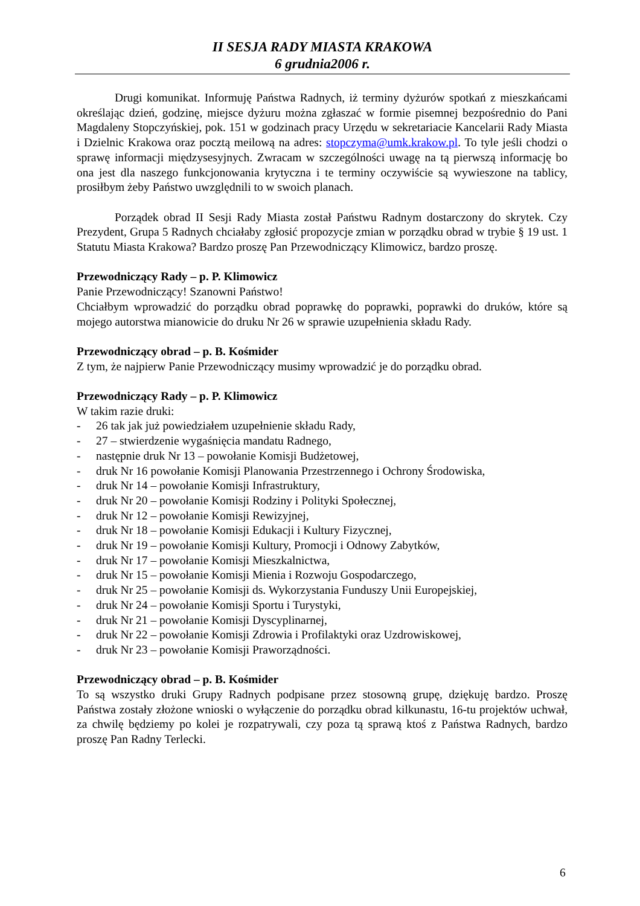II SESJA RADY MIASTA KRAKOWA
6 grudnia2006 r.
Drugi komunikat. Informuję Państwa Radnych, iż terminy dyżurów spotkań z mieszkańcami określając dzień, godzinę, miejsce dyżuru można zgłaszać w formie pisemnej bezpośrednio do Pani Magdaleny Stopczyńskiej, pok. 151 w godzinach pracy Urzędu w sekretariacie Kancelarii Rady Miasta i Dzielnic Krakowa oraz pocztą meilową na adres: stopczyma@umk.krakow.pl. To tyle jeśli chodzi o sprawę informacji międzysesyjnych. Zwracam w szczególności uwagę na tą pierwszą informację bo ona jest dla naszego funkcjonowania krytyczna i te terminy oczywiście są wywieszone na tablicy, prosiłbym żeby Państwo uwzględnili to w swoich planach.
Porządek obrad II Sesji Rady Miasta został Państwu Radnym dostarczony do skrytek. Czy Prezydent, Grupa 5 Radnych chciałaby zgłosić propozycje zmian w porządku obrad w trybie § 19 ust. 1 Statutu Miasta Krakowa? Bardzo proszę Pan Przewodniczący Klimowicz, bardzo proszę.
Przewodniczący Rady – p. P. Klimowicz
Panie Przewodniczący! Szanowni Państwo!
Chciałbym wprowadzić do porządku obrad poprawkę do poprawki, poprawki do druków, które są mojego autorstwa mianowicie do druku Nr 26 w sprawie uzupełnienia składu Rady.
Przewodniczący obrad – p. B. Kośmider
Z tym, że najpierw Panie Przewodniczący musimy wprowadzić je do porządku obrad.
Przewodniczący Rady – p. P. Klimowicz
W takim razie druki:
- 26 tak jak już powiedziałem uzupełnienie składu Rady,
- 27 – stwierdzenie wygaśnięcia mandatu Radnego,
- następnie druk Nr 13 – powołanie Komisji Budżetowej,
- druk Nr 16 powołanie Komisji Planowania Przestrzennego i Ochrony Środowiska,
- druk Nr 14 – powołanie Komisji Infrastruktury,
- druk Nr 20 – powołanie Komisji Rodziny i Polityki Społecznej,
- druk Nr 12 – powołanie Komisji Rewizyjnej,
- druk Nr 18 – powołanie Komisji Edukacji i Kultury Fizycznej,
- druk Nr 19 – powołanie Komisji Kultury, Promocji i Odnowy Zabytków,
- druk Nr 17 – powołanie Komisji Mieszkalnictwa,
- druk Nr 15 – powołanie Komisji Mienia i Rozwoju Gospodarczego,
- druk Nr 25 – powołanie Komisji ds. Wykorzystania Funduszy Unii Europejskiej,
- druk Nr 24 – powołanie Komisji Sportu i Turystyki,
- druk Nr 21 – powołanie Komisji Dyscyplinarnej,
- druk Nr 22 – powołanie Komisji Zdrowia i Profilaktyki oraz Uzdrowiskowej,
- druk Nr 23 – powołanie Komisji Praworządności.
Przewodniczący obrad – p. B. Kośmider
To są wszystko druki Grupy Radnych podpisane przez stosowną grupę, dziękuję bardzo. Proszę Państwa zostały złożone wnioski o wyłączenie do porządku obrad kilkunastu, 16-tu projektów uchwał, za chwilę będziemy po kolei je rozpatrywali, czy poza tą sprawą ktoś z Państwa Radnych, bardzo proszę Pan Radny Terlecki.
6